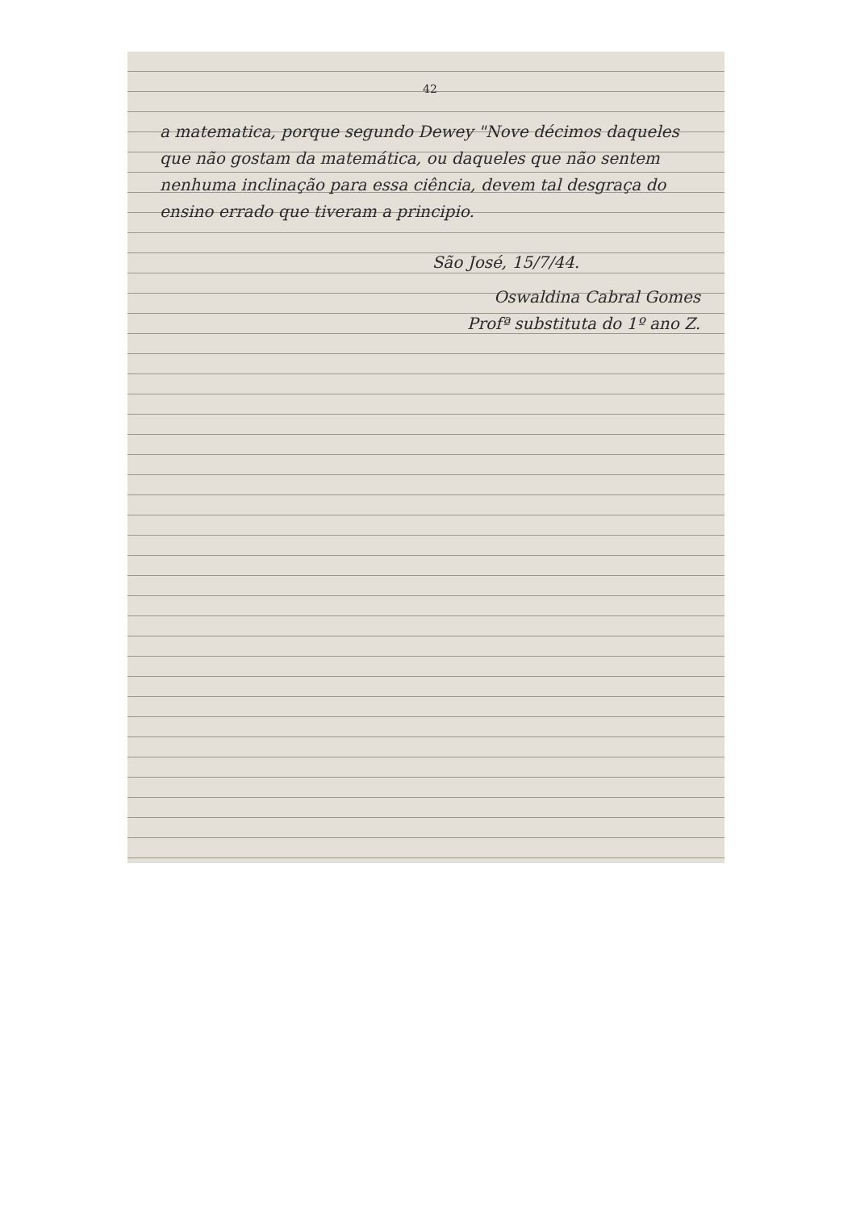42
a matematica, porque segundo Dewey "Nove décimos daqueles que não gostam da matemática, ou daqueles que não sentem nenhuma inclinação para essa ciência, devem tal desgraça do ensino errado que tiveram a principio.
São José, 15/7/44.
Oswaldina Cabral Gomes
Profª substituta do 1º ano Z.